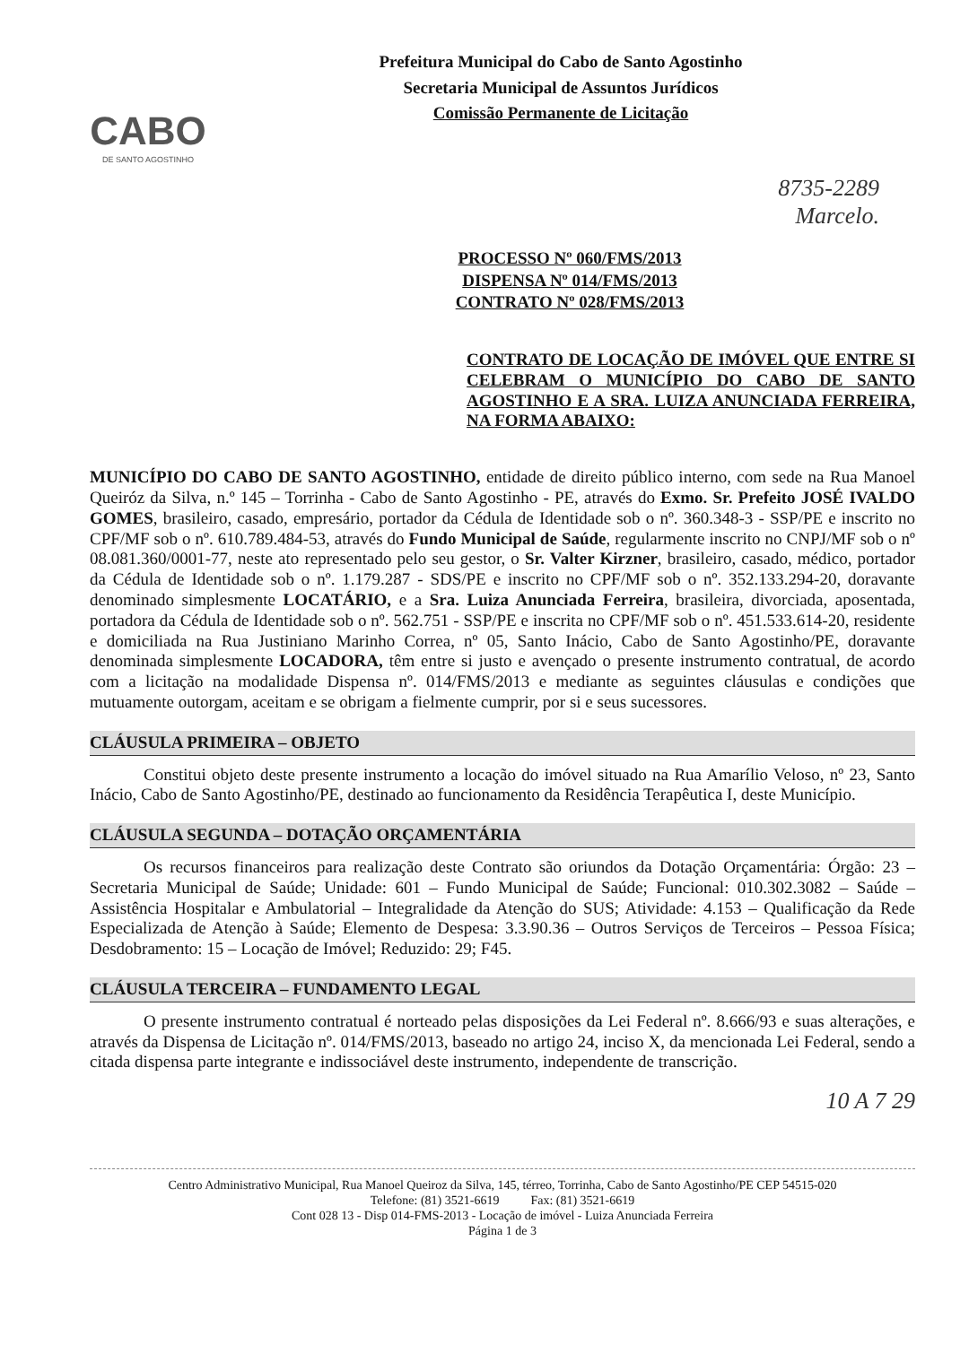CABO
DE SANTO AGOSTINHO
Prefeitura Municipal do Cabo de Santo Agostinho
Secretaria Municipal de Assuntos Jurídicos
Comissão Permanente de Licitação
8735-2289
Marcelo.
PROCESSO Nº 060/FMS/2013
DISPENSA Nº 014/FMS/2013
CONTRATO Nº 028/FMS/2013
CONTRATO DE LOCAÇÃO DE IMÓVEL QUE ENTRE SI CELEBRAM O MUNICÍPIO DO CABO DE SANTO AGOSTINHO E A SRA. LUIZA ANUNCIADA FERREIRA, NA FORMA ABAIXO:
MUNICÍPIO DO CABO DE SANTO AGOSTINHO, entidade de direito público interno, com sede na Rua Manoel Queiróz da Silva, n.º 145 – Torrinha - Cabo de Santo Agostinho - PE, através do Exmo. Sr. Prefeito JOSÉ IVALDO GOMES, brasileiro, casado, empresário, portador da Cédula de Identidade sob o nº. 360.348-3 - SSP/PE e inscrito no CPF/MF sob o nº. 610.789.484-53, através do Fundo Municipal de Saúde, regularmente inscrito no CNPJ/MF sob o nº 08.081.360/0001-77, neste ato representado pelo seu gestor, o Sr. Valter Kirzner, brasileiro, casado, médico, portador da Cédula de Identidade sob o nº. 1.179.287 - SDS/PE e inscrito no CPF/MF sob o nº. 352.133.294-20, doravante denominado simplesmente LOCATÁRIO, e a Sra. Luiza Anunciada Ferreira, brasileira, divorciada, aposentada, portadora da Cédula de Identidade sob o nº. 562.751 - SSP/PE e inscrita no CPF/MF sob o nº. 451.533.614-20, residente e domiciliada na Rua Justiniano Marinho Correa, nº 05, Santo Inácio, Cabo de Santo Agostinho/PE, doravante denominada simplesmente LOCADORA, têm entre si justo e avençado o presente instrumento contratual, de acordo com a licitação na modalidade Dispensa nº. 014/FMS/2013 e mediante as seguintes cláusulas e condições que mutuamente outorgam, aceitam e se obrigam a fielmente cumprir, por si e seus sucessores.
CLÁUSULA PRIMEIRA – OBJETO
Constitui objeto deste presente instrumento a locação do imóvel situado na Rua Amarílio Veloso, nº 23, Santo Inácio, Cabo de Santo Agostinho/PE, destinado ao funcionamento da Residência Terapêutica I, deste Município.
CLÁUSULA SEGUNDA – DOTAÇÃO ORÇAMENTÁRIA
Os recursos financeiros para realização deste Contrato são oriundos da Dotação Orçamentária: Órgão: 23 – Secretaria Municipal de Saúde; Unidade: 601 – Fundo Municipal de Saúde; Funcional: 010.302.3082 – Saúde – Assistência Hospitalar e Ambulatorial – Integralidade da Atenção do SUS; Atividade: 4.153 – Qualificação da Rede Especializada de Atenção à Saúde; Elemento de Despesa: 3.3.90.36 – Outros Serviços de Terceiros – Pessoa Física; Desdobramento: 15 – Locação de Imóvel; Reduzido: 29; F45.
CLÁUSULA TERCEIRA – FUNDAMENTO LEGAL
O presente instrumento contratual é norteado pelas disposições da Lei Federal nº. 8.666/93 e suas alterações, e através da Dispensa de Licitação nº. 014/FMS/2013, baseado no artigo 24, inciso X, da mencionada Lei Federal, sendo a citada dispensa parte integrante e indissociável deste instrumento, independente de transcrição.
10 A 7 29
Centro Administrativo Municipal, Rua Manoel Queiroz da Silva, 145, térreo, Torrinha, Cabo de Santo Agostinho/PE CEP 54515-020
Telefone: (81) 3521-6619 Fax: (81) 3521-6619
Cont 028 13 - Disp 014-FMS-2013 - Locação de imóvel - Luiza Anunciada Ferreira
Página 1 de 3